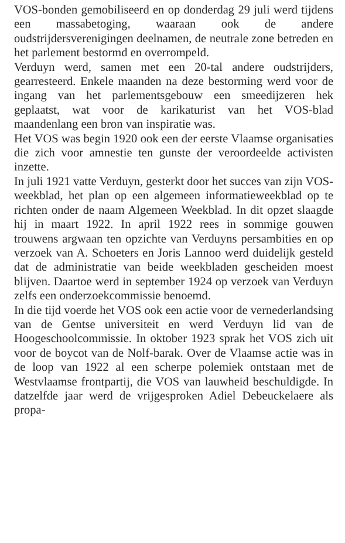VOS-bonden gemobiliseerd en op donderdag 29 juli werd tijdens een massabetoging, waaraan ook de andere oudstrijdersverenigingen deelnamen, de neutrale zone betreden en het parlement bestormd en overrompeld.
Verduyn werd, samen met een 20-tal andere oudstrijders, gearresteerd. Enkele maanden na deze bestorming werd voor de ingang van het parlementsgebouw een smeedijzeren hek geplaatst, wat voor de karikaturist van het VOS-blad maandenlang een bron van inspiratie was.
Het VOS was begin 1920 ook een der eerste Vlaamse organisaties die zich voor amnestie ten gunste der veroordeelde activisten inzette.
In juli 1921 vatte Verduyn, gesterkt door het succes van zijn VOS-weekblad, het plan op een algemeen informatieweekblad op te richten onder de naam Algemeen Weekblad. In dit opzet slaagde hij in maart 1922. In april 1922 rees in sommige gouwen trouwens argwaan ten opzichte van Verduyns persambities en op verzoek van A. Schoeters en Joris Lannoo werd duidelijk gesteld dat de administratie van beide weekbladen gescheiden moest blijven. Daartoe werd in september 1924 op verzoek van Verduyn zelfs een onderzoekcommissie benoemd.
In die tijd voerde het VOS ook een actie voor de vernederlandsing van de Gentse universiteit en werd Verduyn lid van de Hoogeschoolcommissie. In oktober 1923 sprak het VOS zich uit voor de boycot van de Nolf-barak. Over de Vlaamse actie was in de loop van 1922 al een scherpe polemiek ontstaan met de Westvlaamse frontpartij, die VOS van lauwheid beschuldigde. In datzelfde jaar werd de vrijgesproken Adiel Debeuckelaere als propa-